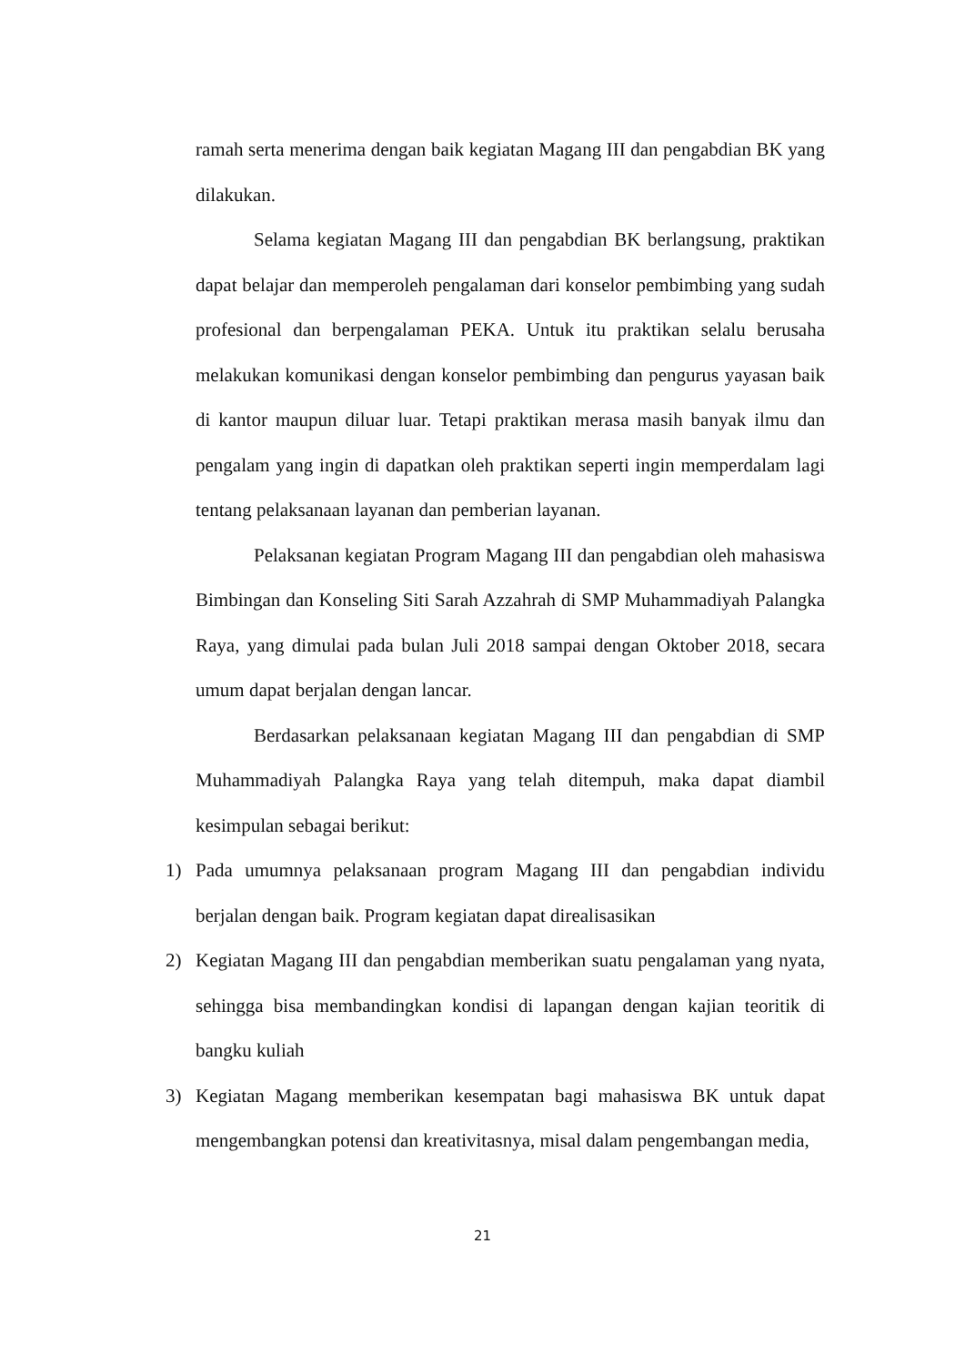ramah serta menerima dengan baik kegiatan Magang III dan pengabdian BK yang dilakukan.
Selama kegiatan Magang III dan pengabdian BK berlangsung, praktikan dapat belajar dan memperoleh pengalaman dari konselor pembimbing yang sudah profesional dan berpengalaman PEKA. Untuk itu praktikan selalu berusaha melakukan komunikasi dengan konselor pembimbing dan pengurus yayasan baik di kantor maupun diluar luar. Tetapi praktikan merasa masih banyak ilmu dan pengalam yang ingin di dapatkan oleh praktikan seperti ingin memperdalam lagi tentang pelaksanaan layanan dan pemberian layanan.
Pelaksanan kegiatan Program Magang III dan pengabdian oleh mahasiswa Bimbingan dan Konseling Siti Sarah Azzahrah di SMP Muhammadiyah Palangka Raya, yang dimulai pada bulan Juli 2018 sampai dengan Oktober 2018, secara umum dapat berjalan dengan lancar.
Berdasarkan pelaksanaan kegiatan Magang III dan pengabdian di SMP Muhammadiyah Palangka Raya yang telah ditempuh, maka dapat diambil kesimpulan sebagai berikut:
1) Pada umumnya pelaksanaan program Magang III dan pengabdian individu berjalan dengan baik. Program kegiatan dapat direalisasikan
2) Kegiatan Magang III dan pengabdian memberikan suatu pengalaman yang nyata, sehingga bisa membandingkan kondisi di lapangan dengan kajian teoritik di bangku kuliah
3) Kegiatan Magang memberikan kesempatan bagi mahasiswa BK untuk dapat mengembangkan potensi dan kreativitasnya, misal dalam pengembangan media,
21